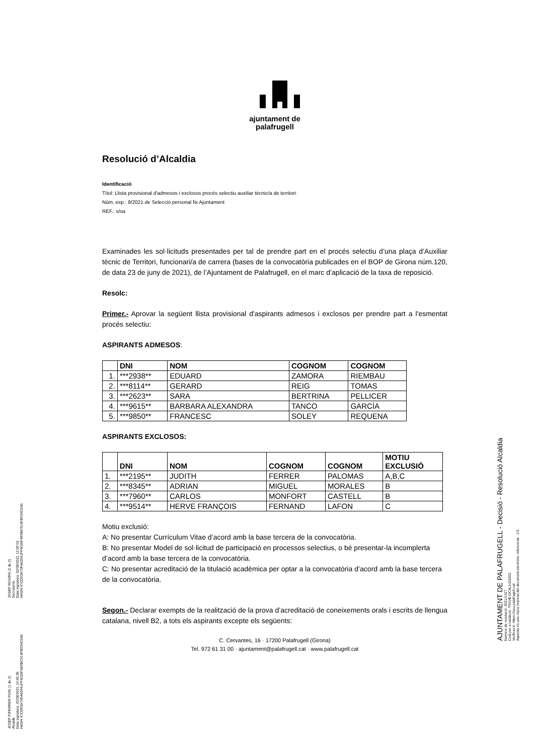ajuntament de
palafrugell
Resolució d’Alcaldia
Identificació
Títol: Llista provisional d'admesos i exclosos procés selectiu auxiliar tècnic/a de territori
Núm. exp.: 8/2021 de Selecció personal fix Ajuntament
REF.: s/oa
Examinades les sol·licituds presentades per tal de prendre part en el procés selectiu d’una plaça d’Auxiliar tècnic de Territori, funcionari/a de carrera (bases de la convocatòria publicades en el BOP de Girona núm.120, de data 23 de juny de 2021), de l’Ajuntament de Palafrugell, en el marc d’aplicació de la taxa de reposició.
Resolc:
Primer.- Aprovar la següent llista provisional d'aspirants admesos i exclosos per prendre part a l'esmentat procés selectiu:
ASPIRANTS ADMESOS:
| | DNI | NOM | COGNOM | COGNOM |
| --- | --- | --- | --- | --- |
| 1. | ***2938** | EDUARD | ZAMORA | RIEMBAU |
| 2. | ***8114** | GERARD | REIG | TOMAS |
| 3. | ***2623** | SARA | BERTRINA | PELLICER |
| 4. | ***9615** | BARBARA ALEXANDRA | TANCO | GARCÍA |
| 5. | ***9850** | FRANCESC | SOLEY | REQUENA |
ASPIRANTS EXCLOSOS:
| | DNI | NOM | COGNOM | COGNOM | MOTIU EXCLUSIÓ |
| --- | --- | --- | --- | --- | --- |
| 1. | ***2195** | JUDITH | FERRER | PALOMAS | A,B,C |
| 2. | ***8345** | ADRIAN | MIGUEL | MORALES | B |
| 3. | ***7960** | CARLOS | MONFORT | CASTELL | B |
| 4. | ***9514** | HERVE FRANÇOIS | FERNAND | LAFON | C |
Motiu exclusió:
A: No presentar Currículum Vitae d’acord amb la base tercera de la convocatòria.
B: No presentar Model de sol·licitud de participació en processos selectius, o bé presentar-la incomplerta d’acord amb la base tercera de la convocatòria.
C: No presentar acreditació de la titulació acadèmica per optar a la convocatòria d’acord amb la base tercera de la convocatòria.
Segon.- Declarar exempts de la realització de la prova d’acreditació de coneixements orals i escrits de llengua catalana, nivell B2, a tots els aspirants excepte els següents:
C. Cervantes, 16 · 17200 Palafrugell (Girona)
Tel. 972 61 31 00 · ajuntament@palafrugell.cat · www.palafrugell.cat
JOSEP ROVIRA (2 de 2)
Secretari/a
Data signatura :02/08/2021 12:09:53
HASH:47CD93A70FA63941FF4026F4E9BC914FB934C0A5
JOSEP PIFERRER PUIG (1 de 2)
Alcalde
Data signatura :02/08/2021 10:55:36
HASH:47CD93A70FA63941FF4026F4E9BC914FB934C0A5
AJUNTAMENT DE PALAFRUGELL - Decisió - Resolució Alcaldia
Número de resolució: 2021/1427
Codi per a validació :T9XVB-OC4L4-D3JS2
Verificació :https://seu.palafrugell.cat
Aquesta és una còpia impresa del document electrònic referenciat : 1/3.